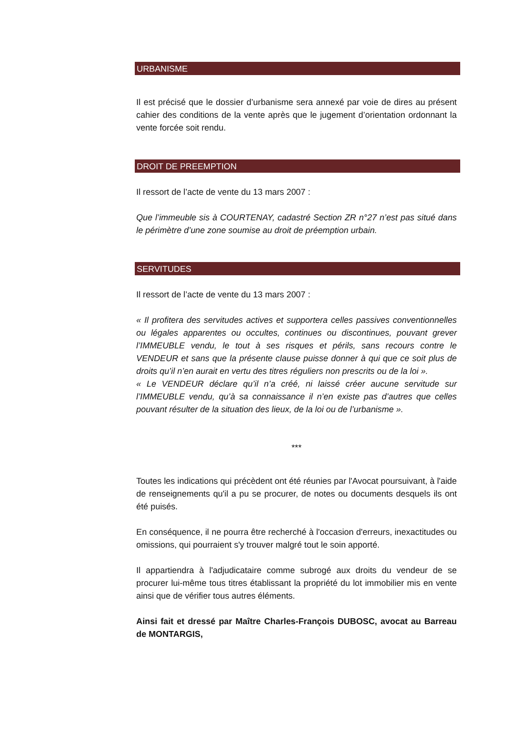URBANISME
Il est précisé que le dossier d’urbanisme sera annexé par voie de dires au présent cahier des conditions de la vente après que le jugement d’orientation ordonnant la vente forcée soit rendu.
DROIT DE PREEMPTION
Il ressort de l’acte de vente du 13 mars 2007 :
Que l’immeuble sis à COURTENAY, cadastré Section ZR n°27 n’est pas situé dans le périmètre d’une zone soumise au droit de préemption urbain.
SERVITUDES
Il ressort de l’acte de vente du 13 mars 2007 :
« Il profitera des servitudes actives et supportera celles passives conventionnelles ou légales apparentes ou occultes, continues ou discontinues, pouvant grever l’IMMEUBLE vendu, le tout à ses risques et périls, sans recours contre le VENDEUR et sans que la présente clause puisse donner à qui que ce soit plus de droits qu’il n’en aurait en vertu des titres réguliers non prescrits ou de la loi ».
« Le VENDEUR déclare qu’il n’a créé, ni laissé créer aucune servitude sur l’IMMEUBLE vendu, qu’à sa connaissance il n’en existe pas d’autres que celles pouvant résulter de la situation des lieux, de la loi ou de l’urbanisme ».
***
Toutes les indications qui précèdent ont été réunies par l'Avocat poursuivant, à l'aide de renseignements qu'il a pu se procurer, de notes ou documents desquels ils ont été puisés.
En conséquence, il ne pourra être recherché à l'occasion d'erreurs, inexactitudes ou omissions, qui pourraient s'y trouver malgré tout le soin apporté.
Il appartiendra à l'adjudicataire comme subrogé aux droits du vendeur de se procurer lui-même tous titres établissant la propriété du lot immobilier mis en vente ainsi que de vérifier tous autres éléments.
Ainsi fait et dressé par Maître Charles-François DUBOSC, avocat au Barreau de MONTARGIS,